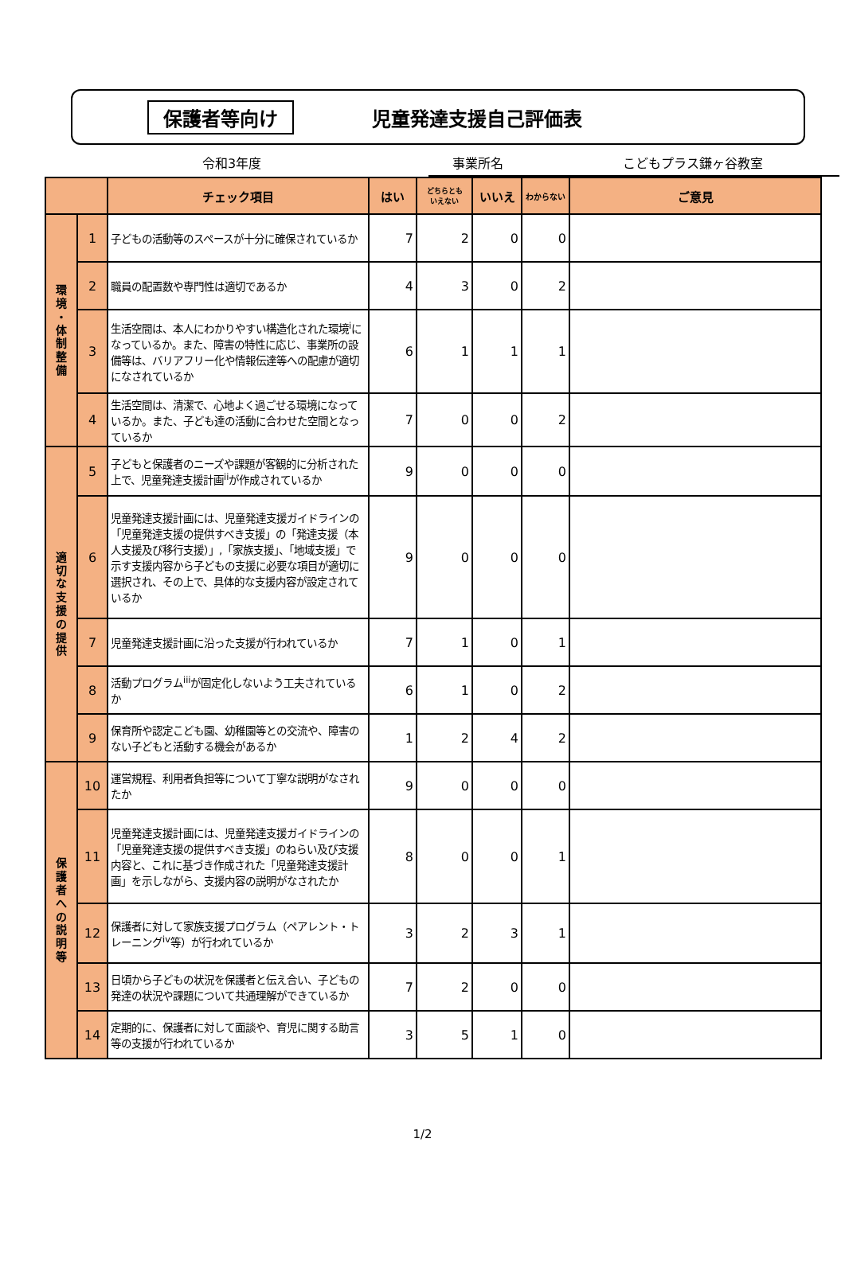保護者等向け 児童発達支援自己評価表
令和3年度 事業所名 こどもプラス鎌ヶ谷教室
| | | チェック項目 | はい | どちらとも いえない | いいえ | わからない | ご意見 |
| --- | --- | --- | --- | --- | --- | --- | --- |
| 環 境 ・ 体 制 整 備 | 1 | 子どもの活動等のスペースが十分に確保されているか | 7 | 2 | 0 | 0 | |
| | 2 | 職員の配置数や専門性は適切であるか | 4 | 3 | 0 | 2 | |
| | 3 | 生活空間は、本人にわかりやすい構造化された環境<sup>i</sup>になっているか。また、障害の特性に応じ、事業所の設備等は、バリアフリー化や情報伝達等への配慮が適切になされているか | 6 | 1 | 1 | 1 | |
| | 4 | 生活空間は、清潔で、心地よく過ごせる環境になっているか。また、子ども達の活動に合わせた空間となっているか | 7 | 0 | 0 | 2 | |
| 適 切 な 支 援 の 提 供 | 5 | 子どもと保護者のニーズや課題が客観的に分析された上で、児童発達支援計画<sup>ii</sup>が作成されているか | 9 | 0 | 0 | 0 | |
| | 6 | 児童発達支援計画には、児童発達支援ガイドラインの「児童発達支援の提供すべき支援」の「発達支援（本人支援及び移行支援）」,「家族支援」、「地域支援」で示す支援内容から子どもの支援に必要な項目が適切に選択され、その上で、具体的な支援内容が設定されているか | 9 | 0 | 0 | 0 | |
| | 7 | 児童発達支援計画に沿った支援が行われているか | 7 | 1 | 0 | 1 | |
| | 8 | 活動プログラム<sup>iii</sup>が固定化しないよう工夫されているか | 6 | 1 | 0 | 2 | |
| | 9 | 保育所や認定こども園、幼稚園等との交流や、障害のない子どもと活動する機会があるか | 1 | 2 | 4 | 2 | |
| 保 護 者 へ の 説 明 等 | 10 | 運営規程、利用者負担等について丁寧な説明がなされたか | 9 | 0 | 0 | 0 | |
| | 11 | 児童発達支援計画には、児童発達支援ガイドラインの「児童発達支援の提供すべき支援」のねらい及び支援内容と、これに基づき作成された「児童発達支援計画」を示しながら、支援内容の説明がなされたか | 8 | 0 | 0 | 1 | |
| | 12 | 保護者に対して家族支援プログラム（ペアレント・トレーニング<sup>iv</sup>等）が行われているか | 3 | 2 | 3 | 1 | |
| | 13 | 日頃から子どもの状況を保護者と伝え合い、子どもの発達の状況や課題について共通理解ができているか | 7 | 2 | 0 | 0 | |
| | 14 | 定期的に、保護者に対して面談や、育児に関する助言等の支援が行われているか | 3 | 5 | 1 | 0 | |
1/2